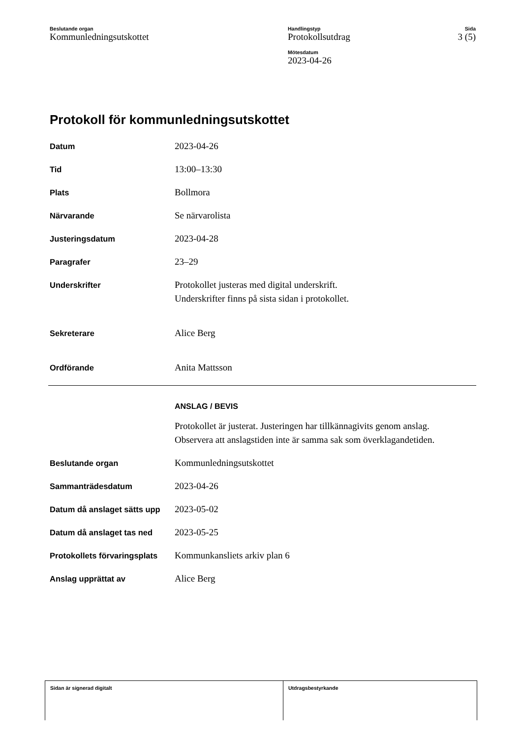Beslutande organ
Kommunledningsutskottet
Handlingstyp
Protokollsutdrag
Mötesdatum
2023-04-26
Sida
3 (5)
Protokoll för kommunledningsutskottet
Datum
2023-04-26
Tid
13:00–13:30
Plats
Bollmora
Närvarande
Se närvarolista
Justeringsdatum
2023-04-28
Paragrafer
23–29
Underskrifter
Protokollet justeras med digital underskrift.
Underskrifter finns på sista sidan i protokollet.
Sekreterare
Alice Berg
Ordförande
Anita Mattsson
ANSLAG / BEVIS
Protokollet är justerat. Justeringen har tillkännagivits genom anslag.
Observera att anslagstiden inte är samma sak som överklagandetiden.
Beslutande organ
Kommunledningsutskottet
Sammanträdesdatum
2023-04-26
Datum då anslaget sätts upp
2023-05-02
Datum då anslaget tas ned
2023-05-25
Protokollets förvaringsplats
Kommunkansliets arkiv plan 6
Anslag upprättat av
Alice Berg
Sidan är signerad digitalt Utdragsbestyrkande